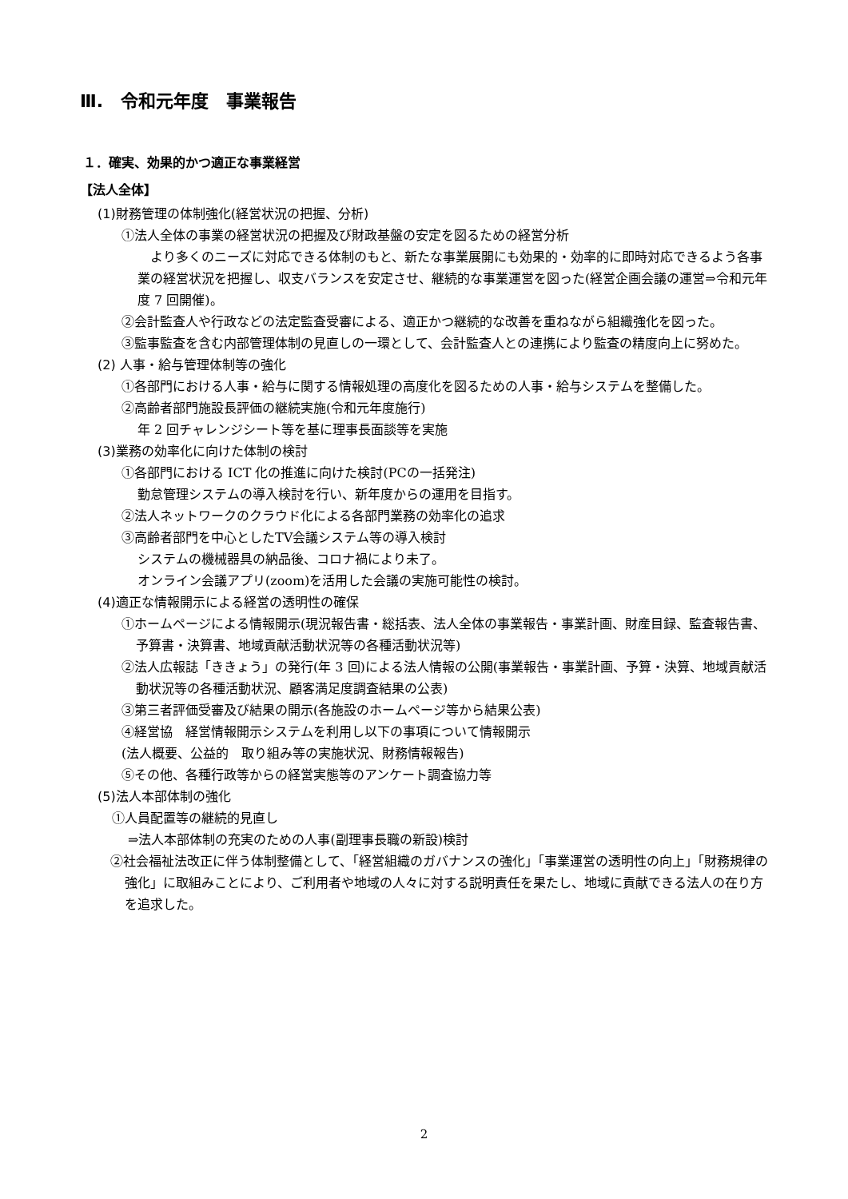Ⅲ.　令和元年度　事業報告
１．確実、効果的かつ適正な事業経営
【法人全体】
(1)財務管理の体制強化(経営状況の把握、分析)
①法人全体の事業の経営状況の把握及び財政基盤の安定を図るための経営分析
　より多くのニーズに対応できる体制のもと、新たな事業展開にも効果的・効率的に即時対応できるよう各事業の経営状況を把握し、収支バランスを安定させ、継続的な事業運営を図った(経営企画会議の運営⇒令和元年度 7 回開催)。
②会計監査人や行政などの法定監査受審による、適正かつ継続的な改善を重ねながら組織強化を図った。
③監事監査を含む内部管理体制の見直しの一環として、会計監査人との連携により監査の精度向上に努めた。
(2) 人事・給与管理体制等の強化
①各部門における人事・給与に関する情報処理の高度化を図るための人事・給与システムを整備した。
②高齢者部門施設長評価の継続実施(令和元年度施行)
年 2 回チャレンジシート等を基に理事長面談等を実施
(3)業務の効率化に向けた体制の検討
①各部門における ICT 化の推進に向けた検討(PCの一括発注)
勤怠管理システムの導入検討を行い、新年度からの運用を目指す。
②法人ネットワークのクラウド化による各部門業務の効率化の追求
③高齢者部門を中心としたTV会議システム等の導入検討
システムの機械器具の納品後、コロナ禍により未了。
オンライン会議アプリ(zoom)を活用した会議の実施可能性の検討。
(4)適正な情報開示による経営の透明性の確保
①ホームページによる情報開示(現況報告書・総括表、法人全体の事業報告・事業計画、財産目録、監査報告書、予算書・決算書、地域貢献活動状況等の各種活動状況等)
②法人広報誌「ききょう」の発行(年 3 回)による法人情報の公開(事業報告・事業計画、予算・決算、地域貢献活動状況等の各種活動状況、顧客満足度調査結果の公表)
③第三者評価受審及び結果の開示(各施設のホームページ等から結果公表)
④経営協　経営情報開示システムを利用し以下の事項について情報開示
(法人概要、公益的　取り組み等の実施状況、財務情報報告)
⑤その他、各種行政等からの経営実態等のアンケート調査協力等
(5)法人本部体制の強化
①人員配置等の継続的見直し
⇒法人本部体制の充実のための人事(副理事長職の新設)検討
②社会福祉法改正に伴う体制整備として、「経営組織のガバナンスの強化」「事業運営の透明性の向上」「財務規律の強化」に取組みことにより、ご利用者や地域の人々に対する説明責任を果たし、地域に貢献できる法人の在り方を追求した。
2